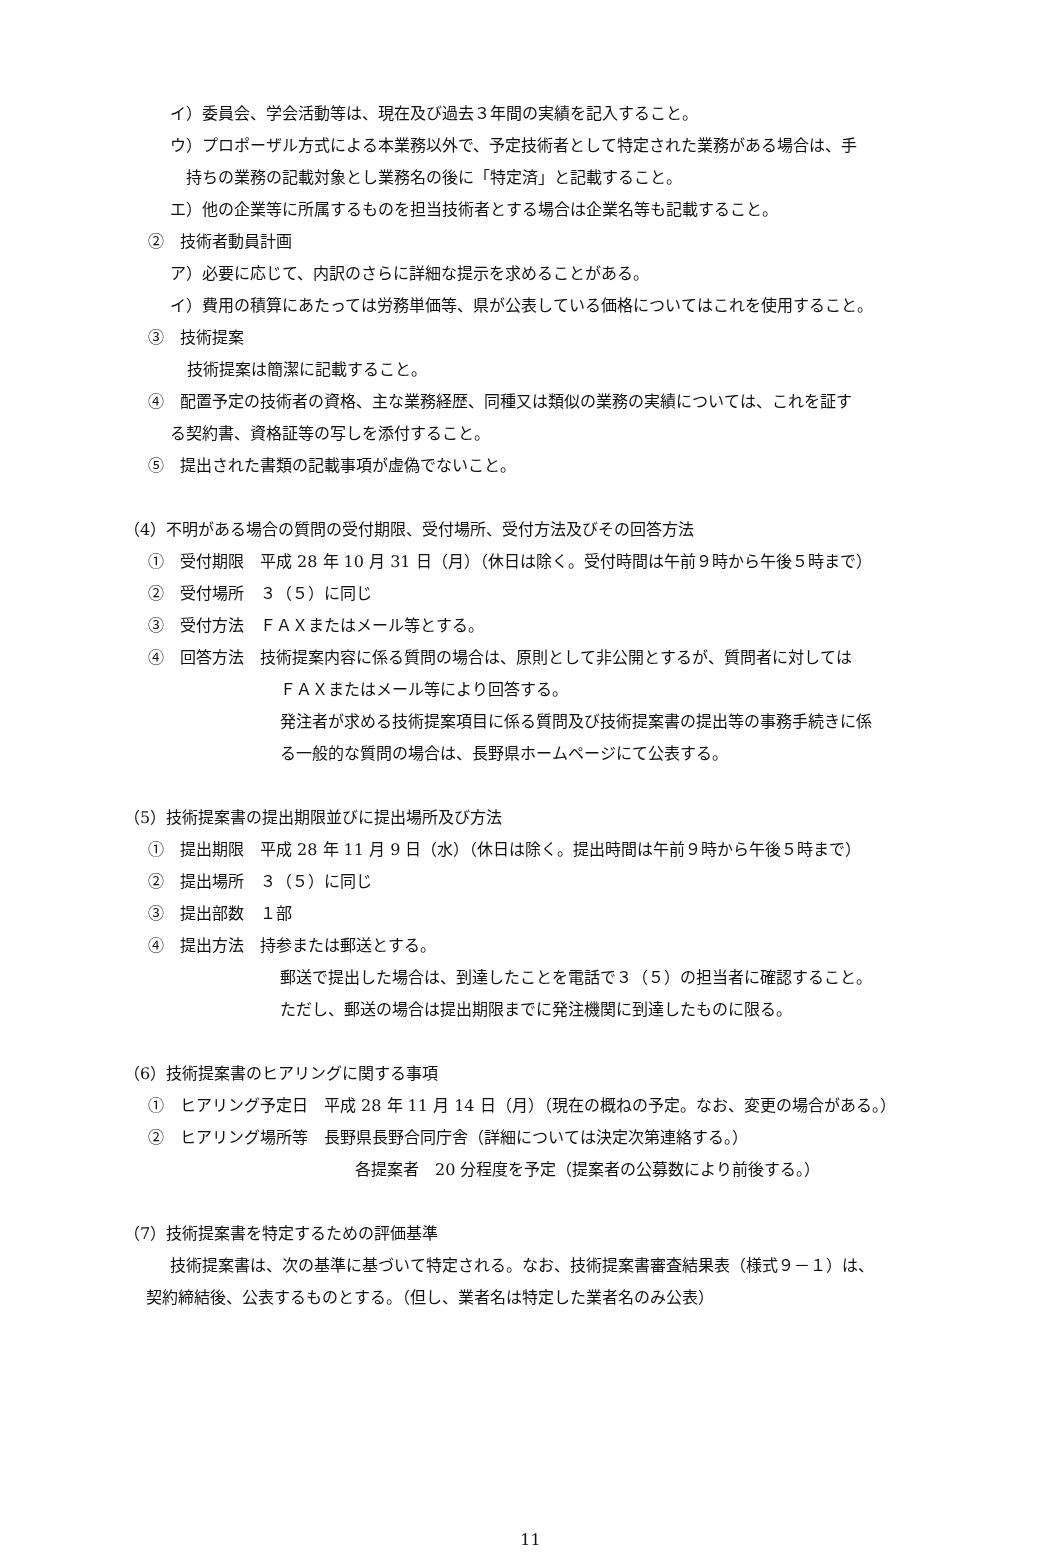イ）委員会、学会活動等は、現在及び過去３年間の実績を記入すること。
ウ）プロポーザル方式による本業務以外で、予定技術者として特定された業務がある場合は、手
持ちの業務の記載対象とし業務名の後に「特定済」と記載すること。
エ）他の企業等に所属するものを担当技術者とする場合は企業名等も記載すること。
②　技術者動員計画
ア）必要に応じて、内訳のさらに詳細な提示を求めることがある。
イ）費用の積算にあたっては労務単価等、県が公表している価格についてはこれを使用すること。
③　技術提案
技術提案は簡潔に記載すること。
④　配置予定の技術者の資格、主な業務経歴、同種又は類似の業務の実績については、これを証す
る契約書、資格証等の写しを添付すること。
⑤　提出された書類の記載事項が虚偽でないこと。
（4）不明がある場合の質問の受付期限、受付場所、受付方法及びその回答方法
①　受付期限　平成 28 年 10 月 31 日（月）（休日は除く。受付時間は午前９時から午後５時まで）
②　受付場所　３（５）に同じ
③　受付方法　ＦＡＸまたはメール等とする。
④　回答方法　技術提案内容に係る質問の場合は、原則として非公開とするが、質問者に対しては
ＦＡＸまたはメール等により回答する。
発注者が求める技術提案項目に係る質問及び技術提案書の提出等の事務手続きに係
る一般的な質問の場合は、長野県ホームページにて公表する。
（5）技術提案書の提出期限並びに提出場所及び方法
①　提出期限　平成 28 年 11 月 9 日（水）（休日は除く。提出時間は午前９時から午後５時まで）
②　提出場所　３（５）に同じ
③　提出部数　１部
④　提出方法　持参または郵送とする。
郵送で提出した場合は、到達したことを電話で３（５）の担当者に確認すること。
ただし、郵送の場合は提出期限までに発注機関に到達したものに限る。
（6）技術提案書のヒアリングに関する事項
①　ヒアリング予定日　平成 28 年 11 月 14 日（月）（現在の概ねの予定。なお、変更の場合がある。）
②　ヒアリング場所等　長野県長野合同庁舎（詳細については決定次第連絡する。）
各提案者　20 分程度を予定（提案者の公募数により前後する。）
（7）技術提案書を特定するための評価基準
技術提案書は、次の基準に基づいて特定される。なお、技術提案書審査結果表（様式９－１）は、
契約締結後、公表するものとする。（但し、業者名は特定した業者名のみ公表）
11